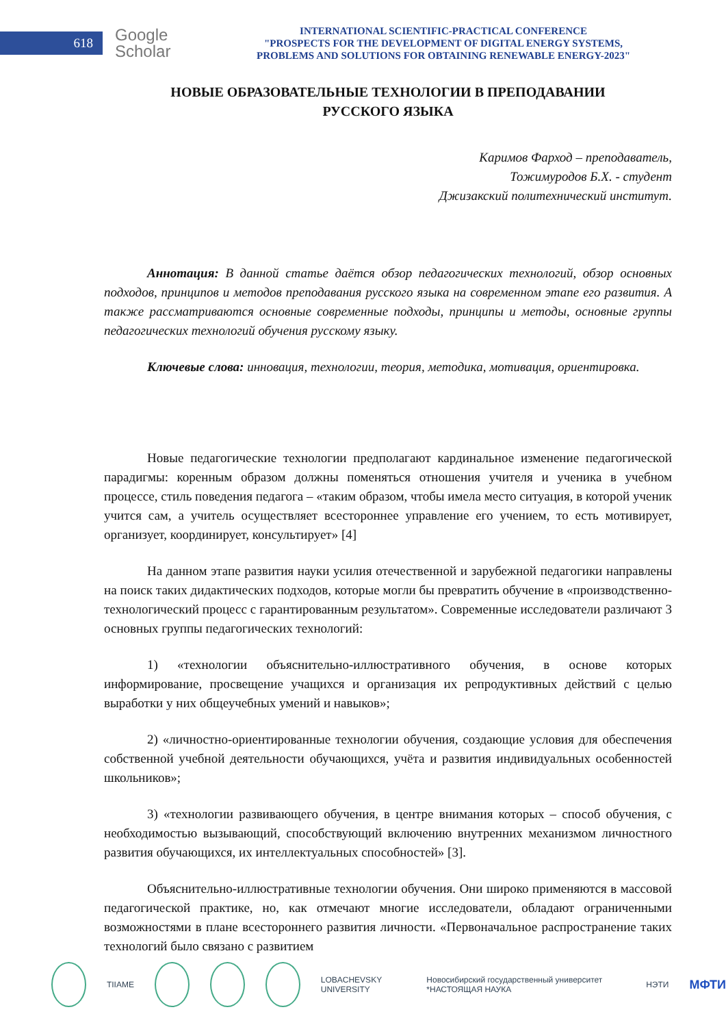618
Google
Scholar
INTERNATIONAL SCIENTIFIC-PRACTICAL CONFERENCE
"PROSPECTS FOR THE DEVELOPMENT OF DIGITAL ENERGY SYSTEMS,
PROBLEMS AND SOLUTIONS FOR OBTAINING RENEWABLE ENERGY-2023"
НОВЫЕ ОБРАЗОВАТЕЛЬНЫЕ ТЕХНОЛОГИИ В ПРЕПОДАВАНИИ
РУССКОГО ЯЗЫКА
Каримов Фарход – преподаватель,
Тожимуродов Б.Х. - студент
Джизакский политехнический институт.
Аннотация: В данной статье даётся обзор педагогических технологий, обзор основных подходов, принципов и методов преподавания русского языка на современном этапе его развития. А также рассматриваются основные современные подходы, принципы и методы, основные группы педагогических технологий обучения русскому языку.
Ключевые слова: инновация, технологии, теория, методика, мотивация, ориентировка.
Новые педагогические технологии предполагают кардинальное изменение педагогической парадигмы: коренным образом должны поменяться отношения учителя и ученика в учебном процессе, стиль поведения педагога – «таким образом, чтобы имела место ситуация, в которой ученик учится сам, а учитель осуществляет всестороннее управление его учением, то есть мотивирует, организует, координирует, консультирует» [4]
На данном этапе развития науки усилия отечественной и зарубежной педагогики направлены на поиск таких дидактических подходов, которые могли бы превратить обучение в «производственно-технологический процесс с гарантированным результатом». Современные исследователи различают 3 основных группы педагогических технологий:
1) «технологии объяснительно-иллюстративного обучения, в основе которых информирование, просвещение учащихся и организация их репродуктивных действий с целью выработки у них общеучебных умений и навыков»;
2) «личностно-ориентированные технологии обучения, создающие условия для обеспечения собственной учебной деятельности обучающихся, учёта и развития индивидуальных особенностей школьников»;
3) «технологии развивающего обучения, в центре внимания которых – способ обучения, с необходимостью вызывающий, способствующий включению внутренних механизмом личностного развития обучающихся, их интеллектуальных способностей» [3].
Объяснительно-иллюстративные технологии обучения. Они широко применяются в массовой педагогической практике, но, как отмечают многие исследователи, обладают ограниченными возможностями в плане всестороннего развития личности. «Первоначальное распространение таких технологий было связано с развитием
TIIAME LOBACHEVSKY UNIVERSITY Новосибирский государственный университет *НАСТОЯЩАЯ НАУКА НЭТИ МФТИ